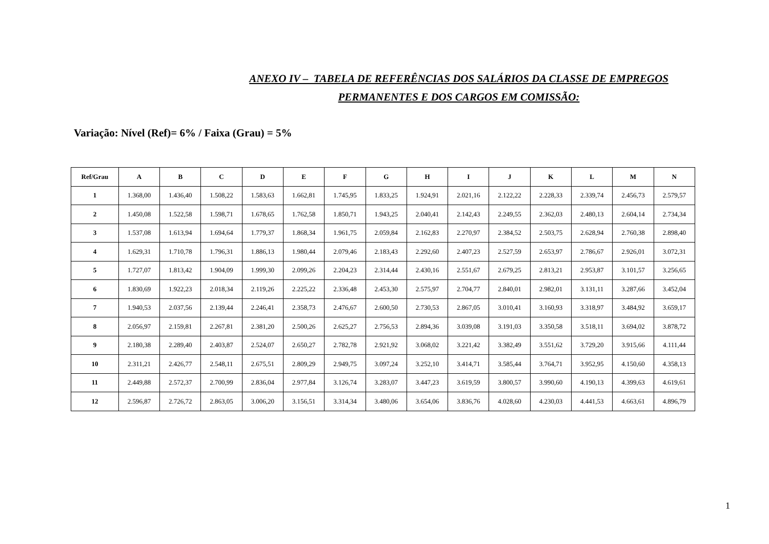ANEXO IV – TABELA DE REFERÊNCIAS DOS SALÁRIOS DA CLASSE DE EMPREGOS
PERMANENTES E DOS CARGOS EM COMISSÃO:
Variação: Nível (Ref)= 6% / Faixa (Grau) = 5%
| Ref/Grau | A | B | C | D | E | F | G | H | I | J | K | L | M | N |
| --- | --- | --- | --- | --- | --- | --- | --- | --- | --- | --- | --- | --- | --- | --- |
| 1 | 1.368,00 | 1.436,40 | 1.508,22 | 1.583,63 | 1.662,81 | 1.745,95 | 1.833,25 | 1.924,91 | 2.021,16 | 2.122,22 | 2.228,33 | 2.339,74 | 2.456,73 | 2.579,57 |
| 2 | 1.450,08 | 1.522,58 | 1.598,71 | 1.678,65 | 1.762,58 | 1.850,71 | 1.943,25 | 2.040,41 | 2.142,43 | 2.249,55 | 2.362,03 | 2.480,13 | 2.604,14 | 2.734,34 |
| 3 | 1.537,08 | 1.613,94 | 1.694,64 | 1.779,37 | 1.868,34 | 1.961,75 | 2.059,84 | 2.162,83 | 2.270,97 | 2.384,52 | 2.503,75 | 2.628,94 | 2.760,38 | 2.898,40 |
| 4 | 1.629,31 | 1.710,78 | 1.796,31 | 1.886,13 | 1.980,44 | 2.079,46 | 2.183,43 | 2.292,60 | 2.407,23 | 2.527,59 | 2.653,97 | 2.786,67 | 2.926,01 | 3.072,31 |
| 5 | 1.727,07 | 1.813,42 | 1.904,09 | 1.999,30 | 2.099,26 | 2.204,23 | 2.314,44 | 2.430,16 | 2.551,67 | 2.679,25 | 2.813,21 | 2.953,87 | 3.101,57 | 3.256,65 |
| 6 | 1.830,69 | 1.922,23 | 2.018,34 | 2.119,26 | 2.225,22 | 2.336,48 | 2.453,30 | 2.575,97 | 2.704,77 | 2.840,01 | 2.982,01 | 3.131,11 | 3.287,66 | 3.452,04 |
| 7 | 1.940,53 | 2.037,56 | 2.139,44 | 2.246,41 | 2.358,73 | 2.476,67 | 2.600,50 | 2.730,53 | 2.867,05 | 3.010,41 | 3.160,93 | 3.318,97 | 3.484,92 | 3.659,17 |
| 8 | 2.056,97 | 2.159,81 | 2.267,81 | 2.381,20 | 2.500,26 | 2.625,27 | 2.756,53 | 2.894,36 | 3.039,08 | 3.191,03 | 3.350,58 | 3.518,11 | 3.694,02 | 3.878,72 |
| 9 | 2.180,38 | 2.289,40 | 2.403,87 | 2.524,07 | 2.650,27 | 2.782,78 | 2.921,92 | 3.068,02 | 3.221,42 | 3.382,49 | 3.551,62 | 3.729,20 | 3.915,66 | 4.111,44 |
| 10 | 2.311,21 | 2.426,77 | 2.548,11 | 2.675,51 | 2.809,29 | 2.949,75 | 3.097,24 | 3.252,10 | 3.414,71 | 3.585,44 | 3.764,71 | 3.952,95 | 4.150,60 | 4.358,13 |
| 11 | 2.449,88 | 2.572,37 | 2.700,99 | 2.836,04 | 2.977,84 | 3.126,74 | 3.283,07 | 3.447,23 | 3.619,59 | 3.800,57 | 3.990,60 | 4.190,13 | 4.399,63 | 4.619,61 |
| 12 | 2.596,87 | 2.726,72 | 2.863,05 | 3.006,20 | 3.156,51 | 3.314,34 | 3.480,06 | 3.654,06 | 3.836,76 | 4.028,60 | 4.230,03 | 4.441,53 | 4.663,61 | 4.896,79 |
1